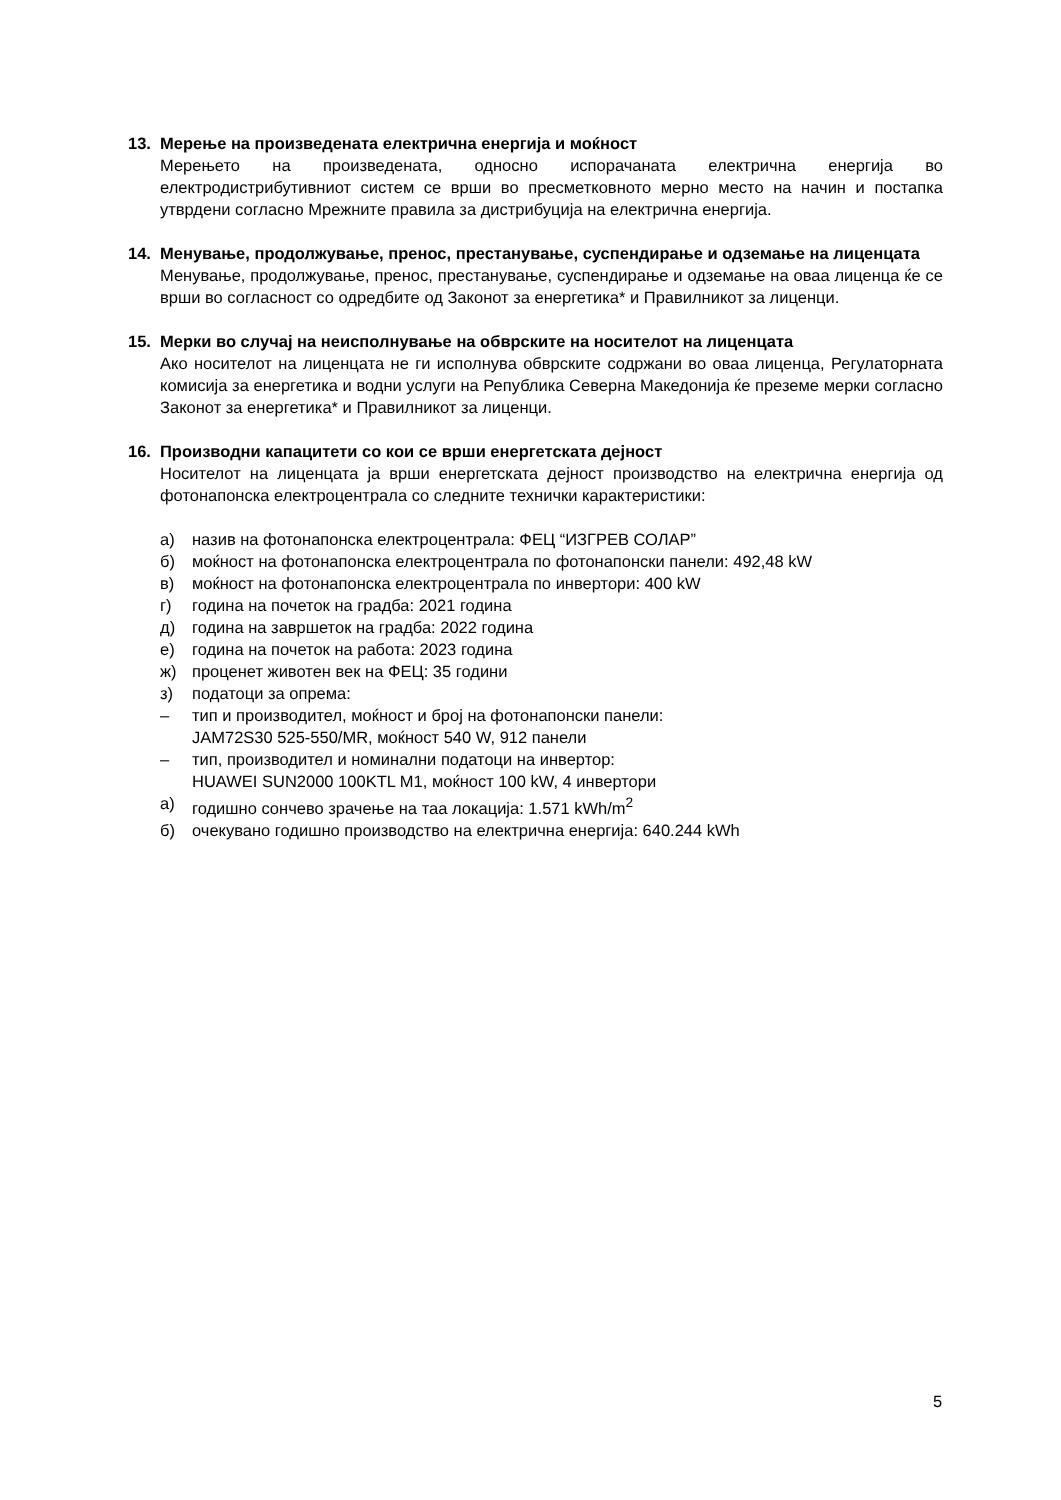13. Мерење на произведената електрична енергија и моќност
Мерењето на произведената, односно испорачаната електрична енергија во електродистрибутивниот систем се врши во пресметковното мерно место на начин и постапка утврдени согласно Мрежните правила за дистрибуција на електрична енергија.
14. Менување, продолжување, пренос, престанување, суспендирање и одземање на лиценцата
Менување, продолжување, пренос, престанување, суспендирање и одземање на оваа лиценца ќе се врши во согласност со одредбите од Законот за енергетика* и Правилникот за лиценци.
15. Мерки во случај на неисполнување на обврските на носителот на лиценцата
Ако носителот на лиценцата не ги исполнува обврските содржани во оваа лиценца, Регулаторната комисија за енергетика и водни услуги на Република Северна Македонија ќе преземе мерки согласно Законот за енергетика* и Правилникот за лиценци.
16. Производни капацитети со кои се врши енергетската дејност
Носителот на лиценцата ја врши енергетската дејност производство на електрична енергија од фотонапонска електроцентрала со следните технички карактеристики:
а) назив на фотонапонска електроцентрала: ФЕЦ “ИЗГРЕВ СОЛАР”
б) моќност на фотонапонска електроцентрала по фотонапонски панели: 492,48 kW
в) моќност на фотонапонска електроцентрала по инвертори: 400 kW
г) година на почеток на градба: 2021 година
д) година на завршеток на градба: 2022 година
е) година на почеток на работа: 2023 година
ж) проценет животен век на ФЕЦ: 35 години
з) податоци за опрема:
– тип и производител, моќност и број на фотонапонски панели:
JAM72S30 525-550/MR, моќност 540 W, 912 панели
– тип, производител и номинални податоци на инвертор:
HUAWEI SUN2000 100KTL M1, моќност 100 kW, 4 инвертори
а) годишно сончево зрачење на таа локација: 1.571 kWh/m<sup>2</sup>
б) очекувано годишно производство на електрична енергија: 640.244 kWh
5